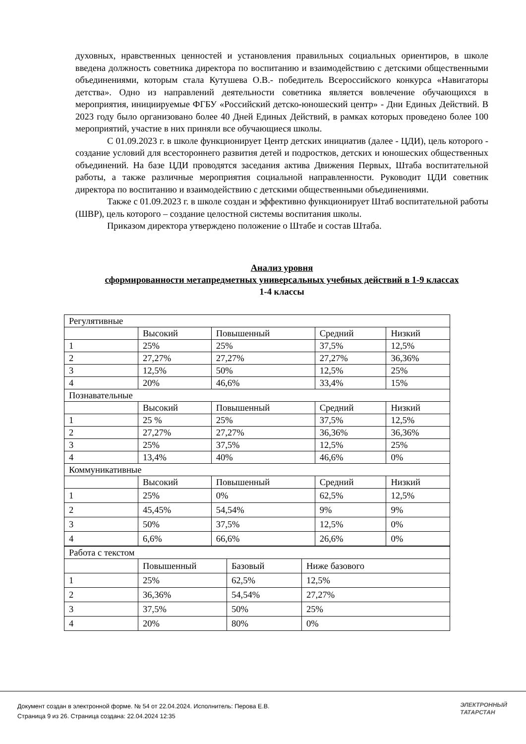духовных, нравственных ценностей и установления правильных социальных ориентиров, в школе введена должность советника директора по воспитанию и взаимодействию с детскими общественными объединениями, которым стала Кутушева О.В.- победитель Всероссийского конкурса «Навигаторы детства». Одно из направлений деятельности советника является вовлечение обучающихся в мероприятия, инициируемые ФГБУ «Российский детско-юношеский центр» - Дни Единых Действий. В 2023 году было организовано более 40 Дней Единых Действий, в рамках которых проведено более 100 мероприятий, участие в них приняли все обучающиеся школы.
С 01.09.2023 г. в школе функционирует Центр детских инициатив (далее - ЦДИ), цель которого - создание условий для всестороннего развития детей и подростков, детских и юношеских общественных объединений. На базе ЦДИ проводятся заседания актива Движения Первых, Штаба воспитательной работы, а также различные мероприятия социальной направленности. Руководит ЦДИ советник директора по воспитанию и взаимодействию с детскими общественными объединениями.
Также с 01.09.2023 г. в школе создан и эффективно функционирует Штаб воспитательной работы (ШВР), цель которого – создание целостной системы воспитания школы.
Приказом директора утверждено положение о Штабе и состав Штаба.
Анализ уровня
сформированности метапредметных универсальных учебных действий в 1-9 классах
1-4 классы
| Регулятивные | | | | |
| | Высокий | Повышенный | Средний | Низкий |
| 1 | 25% | 25% | 37,5% | 12,5% |
| 2 | 27,27% | 27,27% | 27,27% | 36,36% |
| 3 | 12,5% | 50% | 12,5% | 25% |
| 4 | 20% | 46,6% | 33,4% | 15% |
| Познавательные | | | | |
| | Высокий | Повышенный | Средний | Низкий |
| 1 | 25 % | 25% | 37,5% | 12,5% |
| 2 | 27,27% | 27,27% | 36,36% | 36,36% |
| 3 | 25% | 37,5% | 12,5% | 25% |
| 4 | 13,4% | 40% | 46,6% | 0% |
| Коммуникативные | | | | |
| | Высокий | Повышенный | Средний | Низкий |
| 1 | 25% | 0% | 62,5% | 12,5% |
| 2 | 45,45% | 54,54% | 9% | 9% |
| 3 | 50% | 37,5% | 12,5% | 0% |
| 4 | 6,6% | 66,6% | 26,6% | 0% |
| Работа с текстом | | | |
| | Повышенный | Базовый | Ниже базового |
| 1 | 25% | 62,5% | 12,5% |
| 2 | 36,36% | 54,54% | 27,27% |
| 3 | 37,5% | 50% | 25% |
| 4 | 20% | 80% | 0% |
Документ создан в электронной форме. № 54 от 22.04.2024. Исполнитель: Перова Е.В.
Страница 9 из 26. Страница создана: 22.04.2024 12:35
ЭЛЕКТРОННЫЙ
ТАТАРСТАН